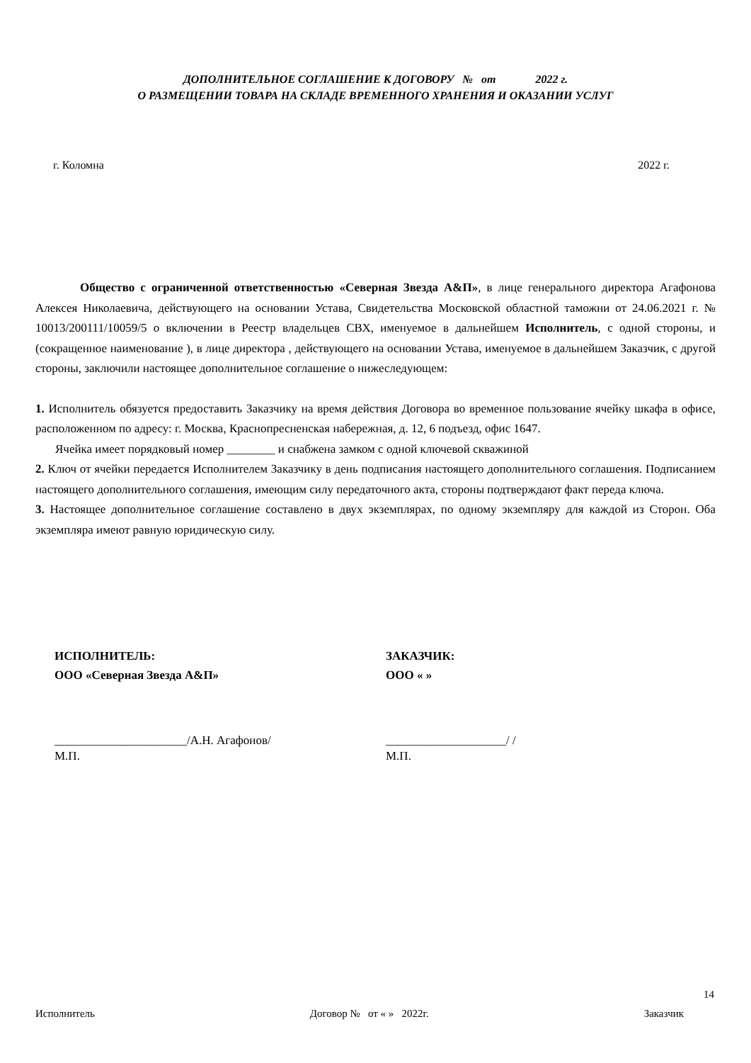ДОПОЛНИТЕЛЬНОЕ СОГЛАШЕНИЕ К ДОГОВОРУ № от 2022 г.
О РАЗМЕЩЕНИИ ТОВАРА НА СКЛАДЕ ВРЕМЕННОГО ХРАНЕНИЯ И ОКАЗАНИИ УСЛУГ
г. Коломна 2022 г.
Общество с ограниченной ответственностью «Северная Звезда А&П», в лице генерального директора Агафонова Алексея Николаевича, действующего на основании Устава, Свидетельства Московской областной таможни от 24.06.2021 г. № 10013/200111/10059/5 о включении в Реестр владельцев СВХ, именуемое в дальнейшем Исполнитель, с одной стороны, и (сокращенное наименование ), в лице директора , действующего на основании Устава, именуемое в дальнейшем Заказчик, с другой стороны, заключили настоящее дополнительное соглашение о нижеследующем:
1. Исполнитель обязуется предоставить Заказчику на время действия Договора во временное пользование ячейку шкафа в офисе, расположенном по адресу: г. Москва, Краснопресненская набережная, д. 12, 6 подъезд, офис 1647.
Ячейка имеет порядковый номер ________ и снабжена замком с одной ключевой скважиной
2. Ключ от ячейки передается Исполнителем Заказчику в день подписания настоящего дополнительного соглашения. Подписанием настоящего дополнительного соглашения, имеющим силу передаточного акта, стороны подтверждают факт переда ключа.
3. Настоящее дополнительное соглашение составлено в двух экземплярах, по одному экземпляру для каждой из Сторон. Оба экземпляра имеют равную юридическую силу.
ИСПОЛНИТЕЛЬ:
ООО «Северная Звезда А&П»
ЗАКАЗЧИК:
ООО « »
______________________/А.Н. Агафонов/
М.П.
____________________/ /
М.П.
14
Исполнитель Договор № от « » 2022г. Заказчик